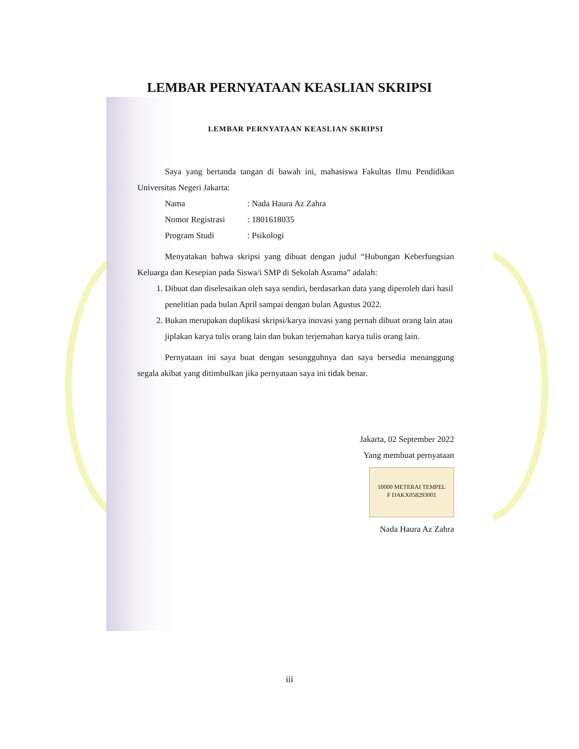LEMBAR PERNYATAAN KEASLIAN SKRIPSI
LEMBAR PERNYATAAN KEASLIAN SKRIPSI
Saya yang bertanda tangan di bawah ini, mahasiswa Fakultas Ilmu Pendidikan Universitas Negeri Jakarta:
Nama: Nada Haura Az Zahra
Nomor Registrasi: 1801618035
Program Studi: Psikologi
Menyatakan bahwa skripsi yang dibuat dengan judul “Hubungan Keberfungsian Keluarga dan Kesepian pada Siswa/i SMP di Sekolah Asrama” adalah:
1. Dibuat dan diselesaikan oleh saya sendiri, berdasarkan data yang diperoleh dari hasil penelitian pada bulan April sampai dengan bulan Agustus 2022.
2. Bukan merupakan duplikasi skripsi/karya inovasi yang pernah dibuat orang lain atau jiplakan karya tulis orang lain dan bukan terjemahan karya tulis orang lain.
Pernyataan ini saya buat dengan sesungguhnya dan saya bersedia menanggung segala akibat yang ditimbulkan jika pernyataan saya ini tidak benar.
Jakarta, 02 September 2022
Yang membuat pernyataan
10000 METERAI TEMPEL
F DAKX058293001
Nada Haura Az Zahra
iii